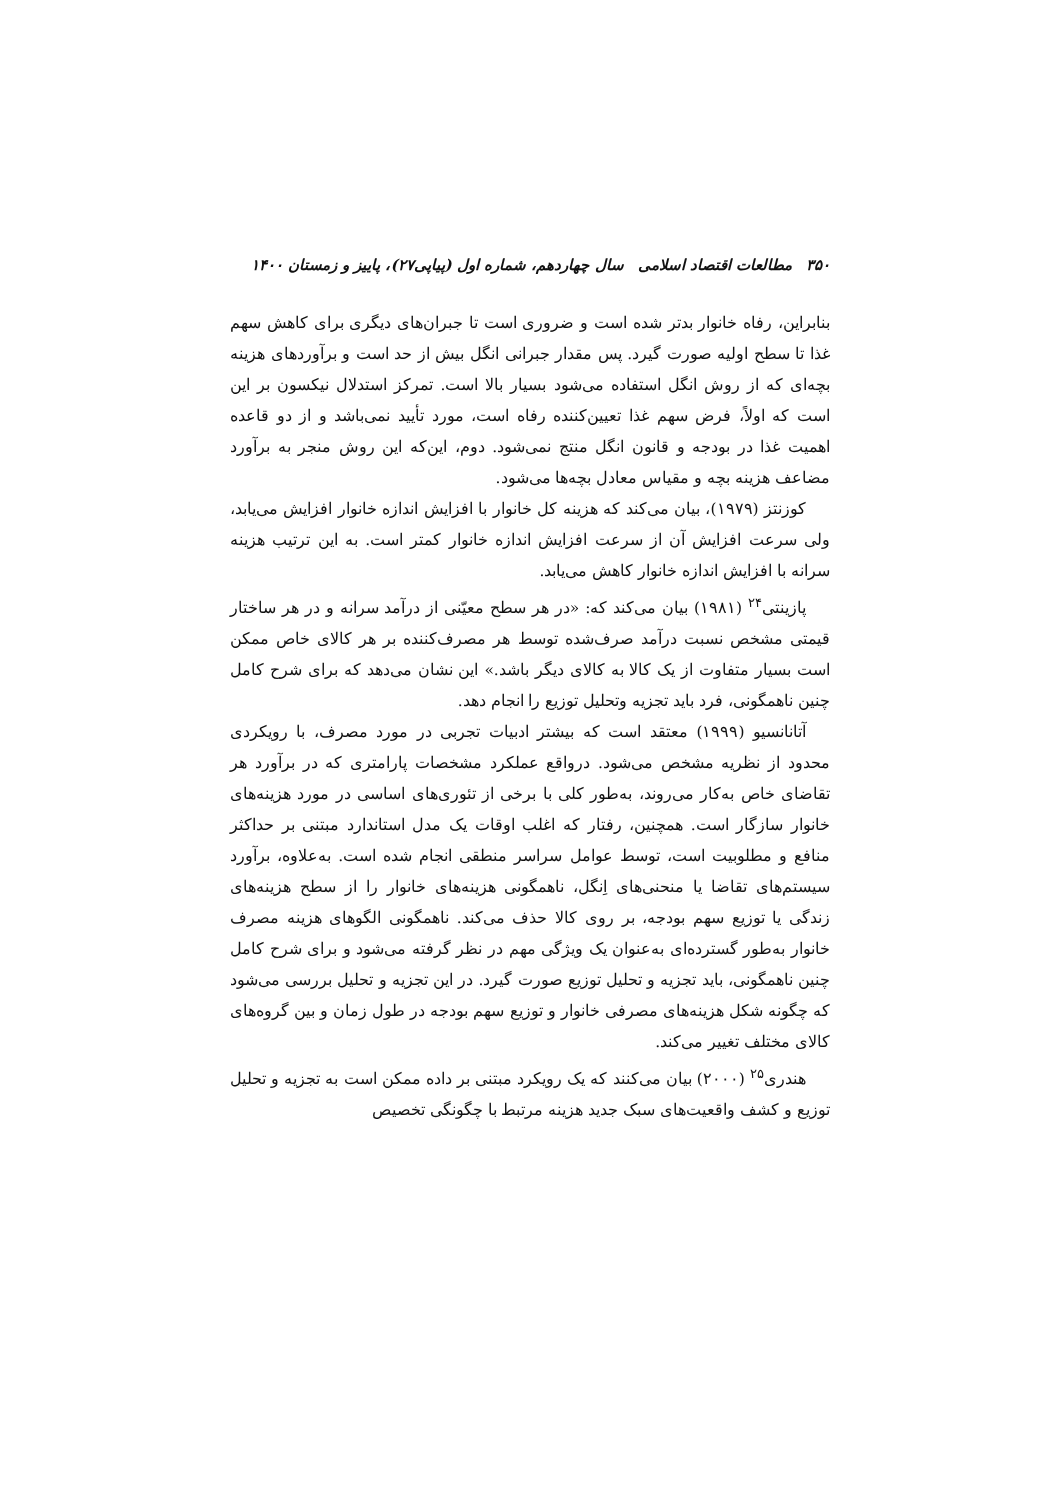۳۵۰ مطالعات اقتصاد اسلامی سال چهاردهم، شماره اول (پیاپی۲۷)، پاییز و زمستان ۱۴۰۰
بنابراین، رفاه خانوار بدتر شده است و ضروری است تا جبران‌های دیگری برای کاهش سهم غذا تا سطح اولیه صورت گیرد. پس مقدار جبرانی انگل بیش از حد است و برآوردهای هزینه بچه‌ای که از روش انگل استفاده می‌شود بسیار بالا است. تمرکز استدلال نیکسون بر این است که اولاً، فرض سهم غذا تعیین‌کننده رفاه است، مورد تأیید نمی‌باشد و از دو قاعده اهمیت غذا در بودجه و قانون انگل منتج نمی‌شود. دوم، این‌که این روش منجر به برآورد مضاعف هزینه بچه و مقیاس معادل بچه‌ها می‌شود.
کوزنتز (۱۹۷۹)، بیان می‌کند که هزینه کل خانوار با افزایش اندازه خانوار افزایش می‌یابد، ولی سرعت افزایش آن از سرعت افزایش اندازه خانوار کمتر است. به این ترتیب هزینه سرانه با افزایش اندازه خانوار کاهش می‌یابد.
پازینتی<sup>۲۴</sup> (۱۹۸۱) بیان می‌کند که: «در هر سطح معیّنی از درآمد سرانه و در هر ساختار قیمتی مشخص نسبت درآمد صرف‌شده توسط هر مصرف‌کننده بر هر کالای خاص ممکن است بسیار متفاوت از یک کالا به کالای دیگر باشد.» این نشان می‌دهد که برای شرح کامل چنین ناهمگونی، فرد باید تجزیه وتحلیل توزیع را انجام دهد.
آتانانسیو (۱۹۹۹) معتقد است که بیشتر ادبیات تجربی در مورد مصرف، با رویکردی محدود از نظریه مشخص می‌شود. درواقع عملکرد مشخصات پارامتری که در برآورد هر تقاضای خاص به‌کار می‌روند، به‌طور کلی با برخی از تئوری‌های اساسی در مورد هزینه‌های خانوار سازگار است. همچنین، رفتار که اغلب اوقات یک مدل استاندارد مبتنی بر حداکثر منافع و مطلوبیت است، توسط عوامل سراسر منطقی انجام شده است. به‌علاوه، برآورد سیستم‌های تقاضا یا منحنی‌های اِنگل، ناهمگونی هزینه‌های خانوار را از سطح هزینه‌های زندگی یا توزیع سهم بودجه، بر روی کالا حذف می‌کند. ناهمگونی الگوهای هزینه مصرف خانوار به‌طور گسترده‌ای به‌عنوان یک ویژگی مهم در نظر گرفته می‌شود و برای شرح کامل چنین ناهمگونی، باید تجزیه و تحلیل توزیع صورت گیرد. در این تجزیه و تحلیل بررسی می‌شود که چگونه شکل هزینه‌های مصرفی خانوار و توزیع سهم بودجه در طول زمان و بین گروه‌های کالای مختلف تغییر می‌کند.
هندری<sup>۲۵</sup> (۲۰۰۰) بیان می‌کنند که یک رویکرد مبتنی بر داده ممکن است به تجزیه و تحلیل توزیع و کشف واقعیت‌های سبک جدید هزینه مرتبط با چگونگی تخصیص